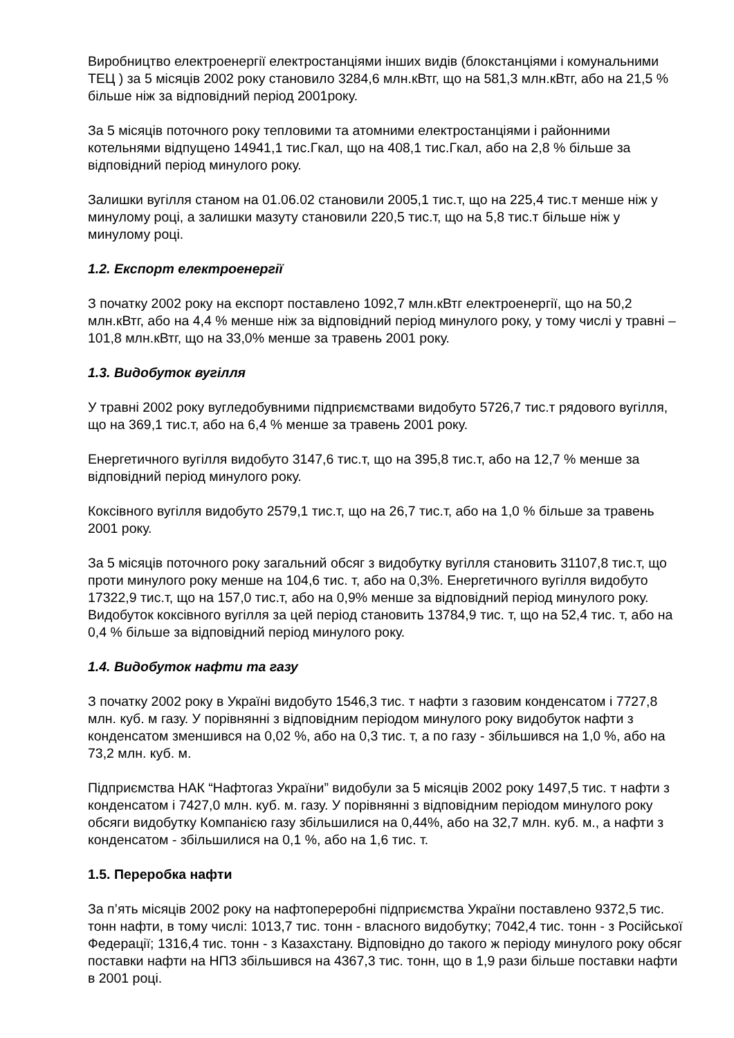Виробництво електроенергії електростанціями інших видів (блокстанціями і комунальними ТЕЦ ) за 5 місяців 2002 року становило 3284,6 млн.кВтг, що на 581,3 млн.кВтг, або на 21,5 % більше ніж за відповідний період 2001року.
За 5 місяців поточного року тепловими та атомними електростанціями і районними котельнями відпущено 14941,1 тис.Гкал, що на 408,1 тис.Гкал, або на 2,8 % більше за відповідний період минулого року.
Залишки вугілля станом на 01.06.02 становили 2005,1 тис.т, що на 225,4 тис.т менше ніж у минулому році, а залишки мазуту становили 220,5 тис.т, що на 5,8 тис.т більше ніж у минулому році.
1.2. Експорт електроенергії
З початку 2002 року на експорт поставлено 1092,7 млн.кВтг електроенергії, що на 50,2 млн.кВтг, або на 4,4 % менше ніж за відповідний період минулого року, у тому числі у травні –101,8 млн.кВтг, що на 33,0% менше за травень 2001 року.
1.3. Видобуток вугілля
У травні 2002 року вугледобувними підприємствами видобуто 5726,7 тис.т рядового вугілля, що на 369,1 тис.т, або на 6,4 % менше за травень 2001 року.
Енергетичного вугілля видобуто 3147,6 тис.т, що на 395,8 тис.т, або на 12,7 % менше за відповідний період минулого року.
Коксівного вугілля видобуто 2579,1 тис.т, що на 26,7 тис.т, або на 1,0 % більше за травень 2001 року.
За 5 місяців поточного року загальний обсяг з видобутку вугілля становить 31107,8 тис.т, що проти минулого року менше на 104,6 тис. т, або на 0,3%. Енергетичного вугілля видобуто 17322,9 тис.т, що на 157,0 тис.т, або на 0,9% менше за відповідний період минулого року. Видобуток коксівного вугілля за цей період становить 13784,9 тис. т, що на 52,4 тис. т, або на 0,4 % більше за відповідний період минулого року.
1.4. Видобуток нафти та газу
З початку 2002 року в Україні видобуто 1546,3 тис. т нафти з газовим конденсатом і 7727,8 млн. куб. м газу. У порівнянні з відповідним періодом минулого року видобуток нафти з конденсатом зменшився на 0,02 %, або на 0,3 тис. т, а по газу - збільшився на 1,0 %, або на 73,2 млн. куб. м.
Підприємства НАК “Нафтогаз України” видобули за 5 місяців 2002 року 1497,5 тис. т нафти з конденсатом і 7427,0 млн. куб. м. газу. У порівнянні з відповідним періодом минулого року обсяги видобутку Компанією газу збільшилися на 0,44%, або на 32,7 млн. куб. м., а нафти з конденсатом - збільшилися на 0,1 %, або на 1,6 тис. т.
1.5. Переробка нафти
За п’ять місяців 2002 року на нафтопереробні підприємства України поставлено 9372,5 тис. тонн нафти, в тому числі: 1013,7 тис. тонн - власного видобутку; 7042,4 тис. тонн - з Російської Федерації; 1316,4 тис. тонн - з Казахстану. Відповідно до такого ж періоду минулого року обсяг поставки нафти на НПЗ збільшився на 4367,3 тис. тонн, що в 1,9 рази більше поставки нафти в 2001 році.